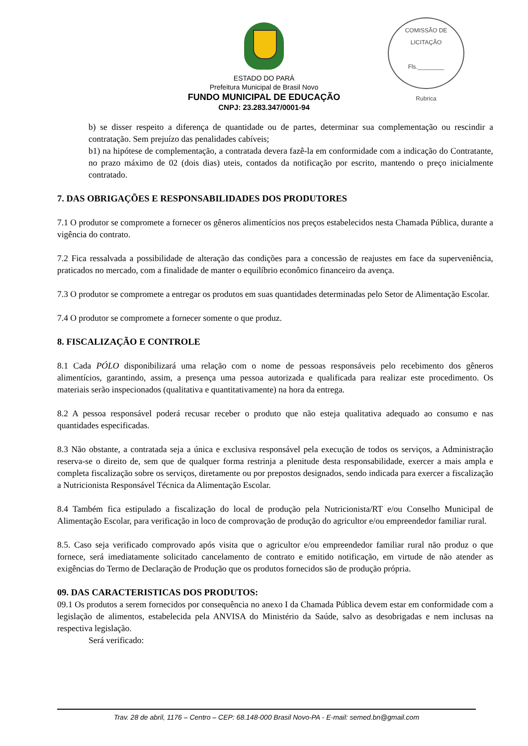COMISSÃO DE LICITAÇÃO
Fls.________
Rubrica
ESTADO DO PARÁ
Prefeitura Municipal de Brasil Novo
FUNDO MUNICIPAL DE EDUCAÇÃO
CNPJ: 23.283.347/0001-94
b) se disser respeito a diferença de quantidade ou de partes, determinar sua complementação ou rescindir a contratação. Sem prejuízo das penalidades cabíveis;
b1) na hipótese de complementação, a contratada devera fazê-la em conformidade com a indicação do Contratante, no prazo máximo de 02 (dois dias) uteis, contados da notificação por escrito, mantendo o preço inicialmente contratado.
7. DAS OBRIGAÇÕES E RESPONSABILIDADES DOS PRODUTORES
7.1 O produtor se compromete a fornecer os gêneros alimentícios nos preços estabelecidos nesta Chamada Pública, durante a vigência do contrato.
7.2 Fica ressalvada a possibilidade de alteração das condições para a concessão de reajustes em face da superveniência, praticados no mercado, com a finalidade de manter o equilíbrio econômico financeiro da avença.
7.3 O produtor se compromete a entregar os produtos em suas quantidades determinadas pelo Setor de Alimentação Escolar.
7.4 O produtor se compromete a fornecer somente o que produz.
8. FISCALIZAÇÃO E CONTROLE
8.1 Cada PÓLO disponibilizará uma relação com o nome de pessoas responsáveis pelo recebimento dos gêneros alimentícios, garantindo, assim, a presença uma pessoa autorizada e qualificada para realizar este procedimento. Os materiais serão inspecionados (qualitativa e quantitativamente) na hora da entrega.
8.2 A pessoa responsável poderá recusar receber o produto que não esteja qualitativa adequado ao consumo e nas quantidades especificadas.
8.3 Não obstante, a contratada seja a única e exclusiva responsável pela execução de todos os serviços, a Administração reserva-se o direito de, sem que de qualquer forma restrinja a plenitude desta responsabilidade, exercer a mais ampla e completa fiscalização sobre os serviços, diretamente ou por prepostos designados, sendo indicada para exercer a fiscalização a Nutricionista Responsável Técnica da Alimentação Escolar.
8.4 Também fica estipulado a fiscalização do local de produção pela Nutricionista/RT e/ou Conselho Municipal de Alimentação Escolar, para verificação in loco de comprovação de produção do agricultor e/ou empreendedor familiar rural.
8.5. Caso seja verificado comprovado após visita que o agricultor e/ou empreendedor familiar rural não produz o que fornece, será imediatamente solicitado cancelamento de contrato e emitido notificação, em virtude de não atender as exigências do Termo de Declaração de Produção que os produtos fornecidos são de produção própria.
09. DAS CARACTERISTICAS DOS PRODUTOS:
09.1 Os produtos a serem fornecidos por consequência no anexo I da Chamada Pública devem estar em conformidade com a legislação de alimentos, estabelecida pela ANVISA do Ministério da Saúde, salvo as desobrigadas e nem inclusas na respectiva legislação.
Será verificado:
Trav. 28 de abril, 1176 – Centro – CEP: 68.148-000 Brasil Novo-PA - E-mail: semed.bn@gmail.com